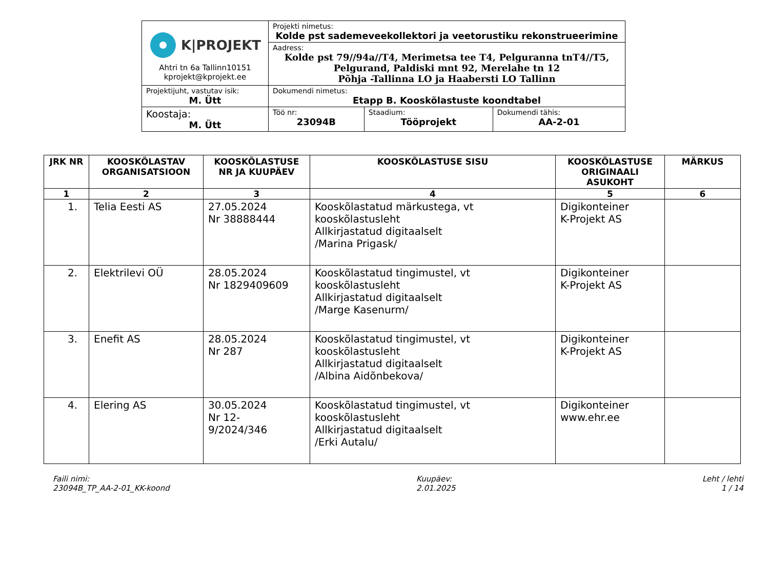| K/PROJEKT Ahtri tn 6a Tallinn10151 kprojekt@kprojekt.ee | Projekti nimetus: Kolde pst sademeveekollektori ja veetorustiku rekonstrueerimine | | |
| | Aadress: Kolde pst 79//94a//T4, Merimetsa tee T4, Pelguranna tnT4//T5, Pelgurand, Paldiski mnt 92, Merelahe tn 12 Põhja -Tallinna LO ja Haabersti LO Tallinn | | |
| Projektijuht, vastutav isik: M. Ütt | Dokumendi nimetus: Etapp B. Kooskõlastuste koondtabel | | |
| Koostaja: M. Ütt | Töö nr: 23094B | Staadium: Tööprojekt | Dokumendi tähis: AA-2-01 |
| JRK NR | KOOSKÕLASTAV ORGANISATSIOON | KOOSKÕLASTUSE NR JA KUUPÄEV | KOOSKÕLASTUSE SISU | KOOSKÕLASTUSE ORIGINAALI ASUKOHT | MÄRKUS |
| --- | --- | --- | --- | --- | --- |
| 1 | 2 | 3 | 4 | 5 | 6 |
| 1. | Telia Eesti AS | 27.05.2024 Nr 38888444 | Kooskõlastatud märkustega, vt kooskõlastusleht Allkirjastatud digitaalselt /Marina Prigask/ | Digikonteiner K-Projekt AS | |
| 2. | Elektrilevi OÜ | 28.05.2024 Nr 1829409609 | Kooskõlastatud tingimustel, vt kooskõlastusleht Allkirjastatud digitaalselt /Marge Kasenurm/ | Digikonteiner K-Projekt AS | |
| 3. | Enefit AS | 28.05.2024 Nr 287 | Kooskõlastatud tingimustel, vt kooskõlastusleht Allkirjastatud digitaalselt /Albina Aidõnbekova/ | Digikonteiner K-Projekt AS | |
| 4. | Elering AS | 30.05.2024 Nr 12- 9/2024/346 | Kooskõlastatud tingimustel, vt kooskõlastusleht Allkirjastatud digitaalselt /Erki Autalu/ | Digikonteiner www.ehr.ee | |
Faili nimi:
23094B_TP_AA-2-01_KK-koond
Kuupäev:
2.01.2025
Leht / lehti
1 / 14